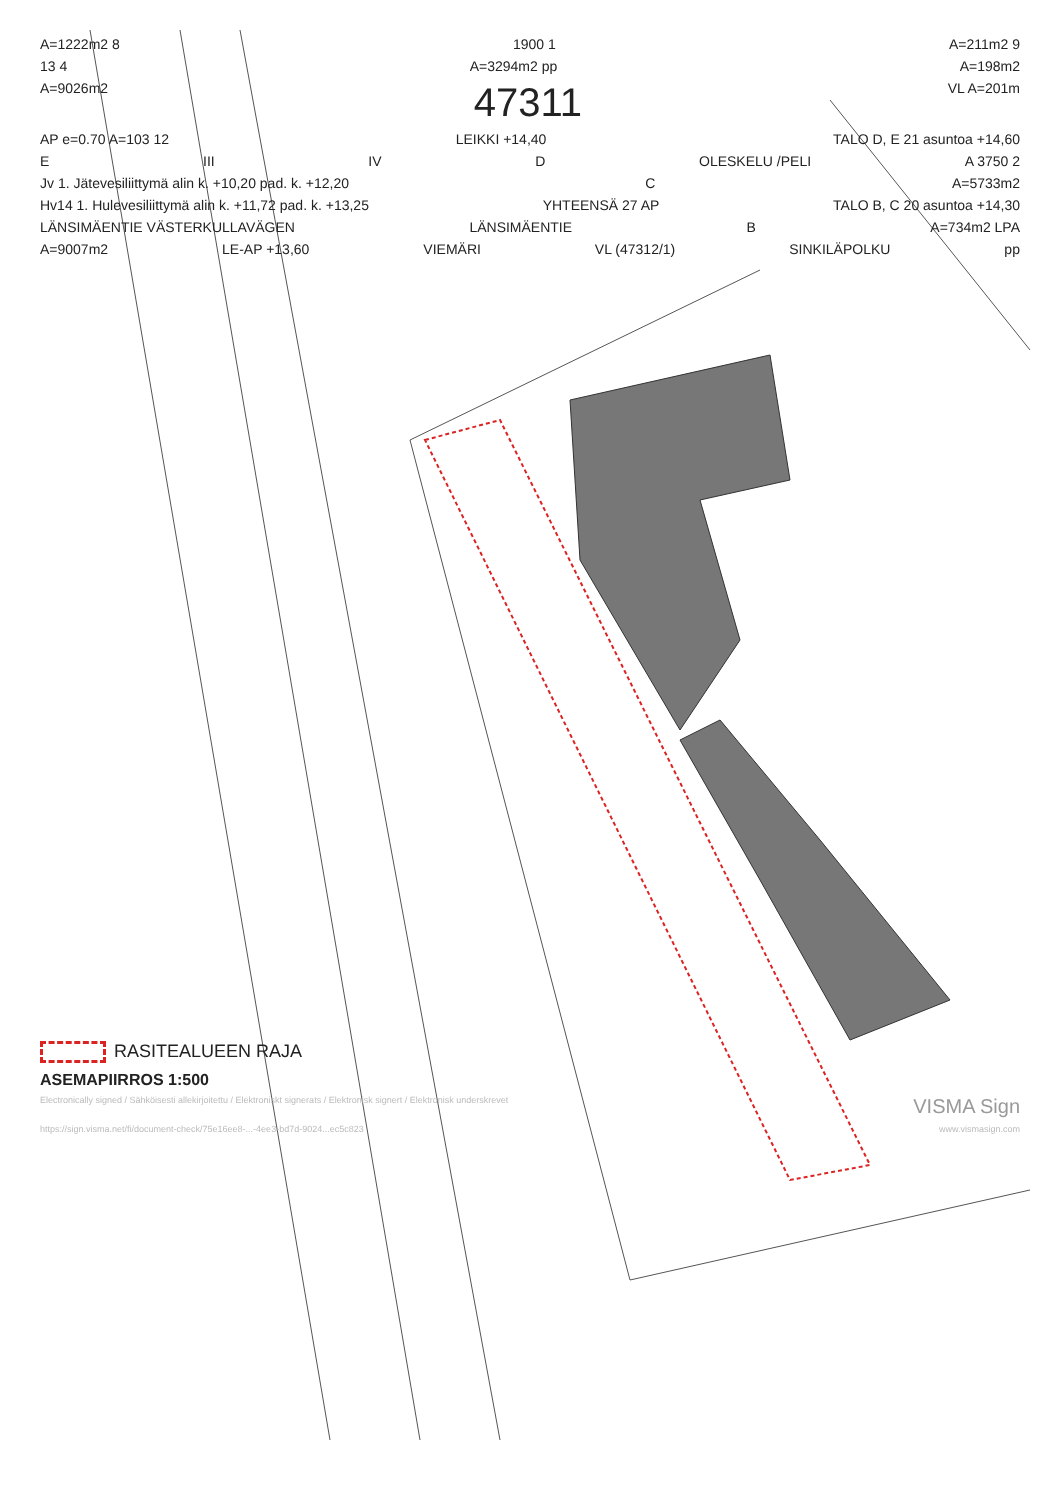A=1222m2 8 1900 1 A=211m2 9
13 4 A=3294m2 pp A=198m2
A=9026m2 47311 VL A=201m
AP e=0.70 A=103 12 LEIKKI +14,40 TALO D, E 21 asuntoa +14,60
E III IV D OLESKELU /PELI A 3750 2
Jv 1. Jätevesiliittymä alin k. +10,20 pad. k. +12,20 C A=5733m2
Hv14 1. Hulevesiliittymä alin k. +11,72 pad. k. +13,25 YHTEENSÄ 27 AP TALO B, C 20 asuntoa +14,30
LÄNSIMÄENTIE VÄSTERKULLAVÄGEN LÄNSIMÄENTIE B A=734m2 LPA
A=9007m2 LE-AP +13,60 VIEMÄRI VL (47312/1) SINKILÄPOLKU pp
RASITEALUEEN RAJA
ASEMAPIIRROS 1:500
Electronically signed / Sähköisesti allekirjoitettu / Elektroniskt signerats / Elektronisk signert / Elektronisk underskrevet VISMA Sign
https://sign.visma.net/fi/document-check/75e16ee8-...-4ee3-bd7d-9024...ec5c823 www.vismasign.com